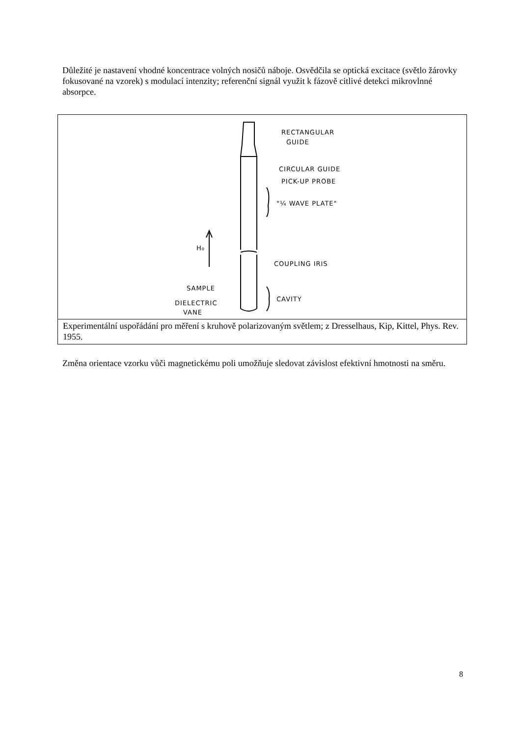Důležité je nastavení vhodné koncentrace volných nosičů náboje. Osvědčila se optická excitace (světlo žárovky fokusované na vzorek) s modulací intenzity; referenční signál využit k fázově citlivé detekci mikrovlnné absorpce.
RECTANGULAR
GUIDE
CIRCULAR GUIDE
PICK-UP PROBE
"¼ WAVE PLATE"
H₀
COUPLING IRIS
SAMPLE
CAVITY
DIELECTRIC
VANE
Experimentální uspořádání pro měření s kruhově polarizovaným světlem; z Dresselhaus, Kip, Kittel, Phys. Rev. 1955.
Změna orientace vzorku vůči magnetickému poli umožňuje sledovat závislost efektivní hmotnosti na směru.
8